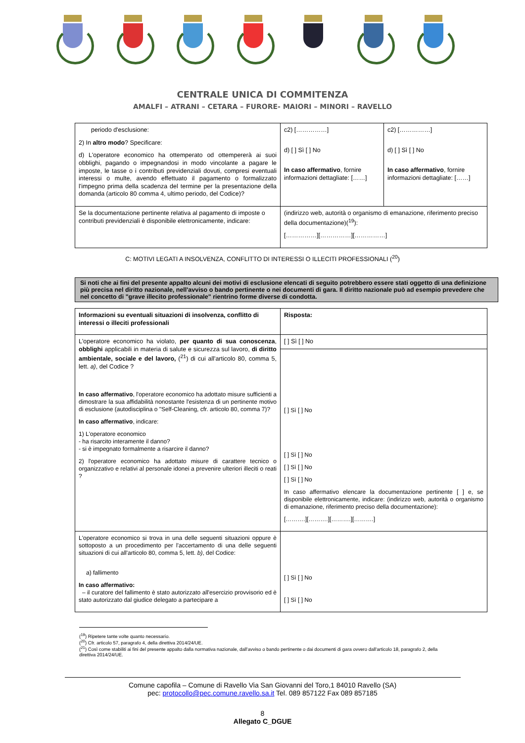CENTRALE UNICA DI COMMITENZA
AMALFI – ATRANI – CETARA – FURORE- MAIORI – MINORI – RAVELLO
| periodo d'esclusione: 2) In altro modo ? Specificare: d) L'operatore economico ha ottemperato od ottempererà ai suoi obblighi, pagando o impegnandosi in modo vincolante a pagare le imposte, le tasse o i contributi previdenziali dovuti, compresi eventuali interessi o multe, avendo effettuato il pagamento o formalizzato l'impegno prima della scadenza del termine per la presentazione della domanda (articolo 80 comma 4, ultimo periodo, del Codice)? | c2) [……………] d) [ ] Sì [ ] No In caso affermativo , fornire informazioni dettagliate: [……] | c2) [……………] d) [ ] Sì [ ] No In caso affermativo , fornire informazioni dettagliate: [……] |
| Se la documentazione pertinente relativa al pagamento di imposte o contributi previdenziali è disponibile elettronicamente, indicare: | (indirizzo web, autorità o organismo di emanazione, riferimento preciso della documentazione)(<sup>19</sup>): [……………][……………][……………] | |
C: MOTIVI LEGATI A INSOLVENZA, CONFLITTO DI INTERESSI O ILLECITI PROFESSIONALI (<sup>20</sup>)
Si noti che ai fini del presente appalto alcuni dei motivi di esclusione elencati di seguito potrebbero essere stati oggetto di una definizione più precisa nel diritto nazionale, nell'avviso o bando pertinente o nei documenti di gara. Il diritto nazionale può ad esempio prevedere che nel concetto di "grave illecito professionale" rientrino forme diverse di condotta.
| Informazioni su eventuali situazioni di insolvenza, conflitto di interessi o illeciti professionali | Risposta: |
| L'operatore economico ha violato, per quanto di sua conoscenza , obblighi applicabili in materia di salute e sicurezza sul lavoro, di diritto ambientale, sociale e del lavoro, (<sup>21</sup>) di cui all'articolo 80, comma 5, lett. a) , del Codice ? In caso affermativo , l'operatore economico ha adottato misure sufficienti a dimostrare la sua affidabilità nonostante l'esistenza di un pertinente motivo di esclusione (autodisciplina o "Self-Cleaning, cfr. articolo 80, comma 7)? In caso affermativo , indicare: 1) L'operatore economico - ha risarcito interamente il danno? - si è impegnato formalmente a risarcire il danno? 2) l'operatore economico ha adottato misure di carattere tecnico o organizzativo e relativi al personale idonei a prevenire ulteriori illeciti o reati ? | [ ] Sì [ ] No |
| | [ ] Sì [ ] No [ ] Sì [ ] No [ ] Sì [ ] No [ ] Sì [ ] No In caso affermativo elencare la documentazione pertinente [ ] e, se disponibile elettronicamente, indicare: (indirizzo web, autorità o organismo di emanazione, riferimento preciso della documentazione): [……….][……….][……….][……….] |
| L'operatore economico si trova in una delle seguenti situazioni oppure è sottoposto a un procedimento per l'accertamento di una delle seguenti situazioni di cui all'articolo 80, comma 5, lett. b) , del Codice: a) fallimento In caso affermativo: – il curatore del fallimento è stato autorizzato all'esercizio provvisorio ed è stato autorizzato dal giudice delegato a partecipare a | [ ] Sì [ ] No [ ] Sì [ ] No |
(<sup>19</sup>) Ripetere tante volte quanto necessario.
(<sup>20</sup>) Cfr. articolo 57, paragrafo 4, della direttiva 2014/24/UE.
(<sup>21</sup>) Così come stabiliti ai fini del presente appalto dalla normativa nazionale, dall'avviso o bando pertinente o dai documenti di gara ovvero dall'articolo 18, paragrafo 2, della direttiva 2014/24/UE.
Comune capofila – Comune di Ravello Via San Giovanni del Toro,1 84010 Ravello (SA)
pec: protocollo@pec.comune.ravello.sa.it Tel. 089 857122 Fax 089 857185
8
Allegato C_DGUE